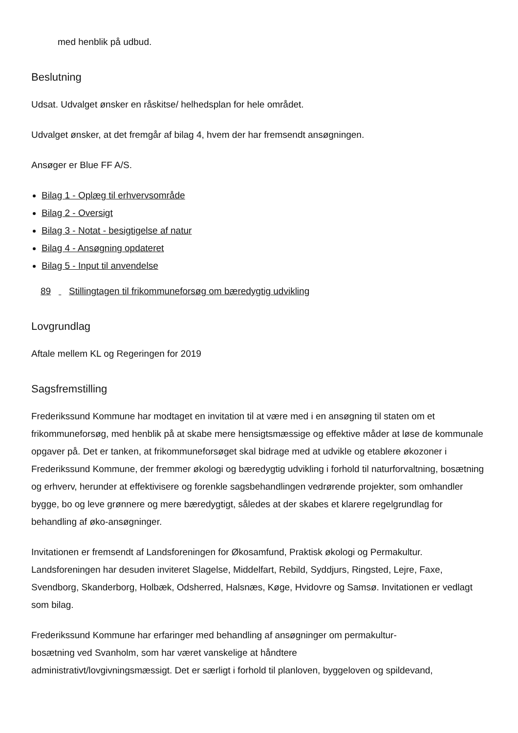med henblik på udbud.
Beslutning
Udsat. Udvalget ønsker en råskitse/ helhedsplan for hele området.
Udvalget ønsker, at det fremgår af bilag 4, hvem der har fremsendt ansøgningen.
Ansøger er Blue FF A/S.
Bilag 1 - Oplæg til erhvervsområde
Bilag 2 - Oversigt
Bilag 3 - Notat - besigtigelse af natur
Bilag 4 - Ansøgning opdateret
Bilag 5 - Input til anvendelse
89 Stillingtagen til frikommuneforsøg om bæredygtig udvikling
Lovgrundlag
Aftale mellem KL og Regeringen for 2019
Sagsfremstilling
Frederikssund Kommune har modtaget en invitation til at være med i en ansøgning til staten om et frikommuneforsøg, med henblik på at skabe mere hensigtsmæssige og effektive måder at løse de kommunale opgaver på. Det er tanken, at frikommuneforsøget skal bidrage med at udvikle og etablere økozoner i Frederikssund Kommune, der fremmer økologi og bæredygtig udvikling i forhold til naturforvaltning, bosætning og erhverv, herunder at effektivisere og forenkle sagsbehandlingen vedrørende projekter, som omhandler bygge, bo og leve grønnere og mere bæredygtigt, således at der skabes et klarere regelgrundlag for behandling af øko-ansøgninger.
Invitationen er fremsendt af Landsforeningen for Økosamfund, Praktisk økologi og Permakultur. Landsforeningen har desuden inviteret Slagelse, Middelfart, Rebild, Syddjurs, Ringsted, Lejre, Faxe, Svendborg, Skanderborg, Holbæk, Odsherred, Halsnæs, Køge, Hvidovre og Samsø. Invitationen er vedlagt som bilag.
Frederikssund Kommune har erfaringer med behandling af ansøgninger om permakultur-
bosætning ved Svanholm, som har været vanskelige at håndtere
administrativt/lovgivningsmæssigt. Det er særligt i forhold til planloven, byggeloven og spildevand,